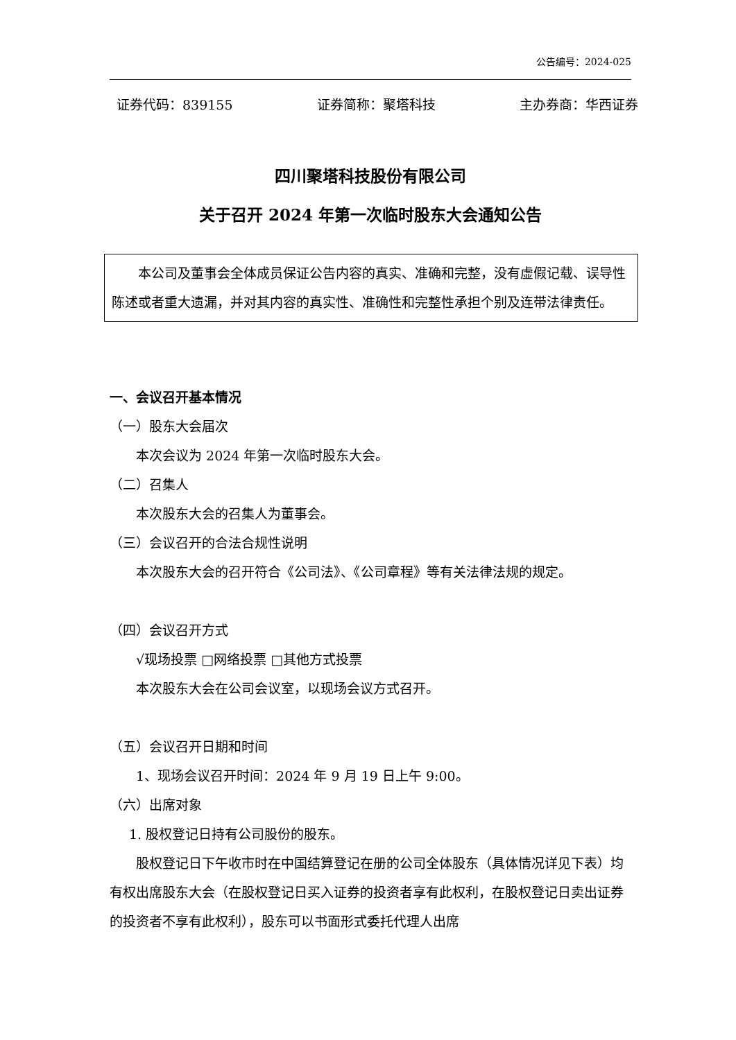公告编号：2024-025
证券代码：839155 证券简称：聚塔科技 主办券商：华西证券
四川聚塔科技股份有限公司
关于召开 2024 年第一次临时股东大会通知公告
本公司及董事会全体成员保证公告内容的真实、准确和完整，没有虚假记载、误导性陈述或者重大遗漏，并对其内容的真实性、准确性和完整性承担个别及连带法律责任。
一、会议召开基本情况
（一）股东大会届次
本次会议为 2024 年第一次临时股东大会。
（二）召集人
本次股东大会的召集人为董事会。
（三）会议召开的合法合规性说明
本次股东大会的召开符合《公司法》、《公司章程》等有关法律法规的规定。
（四）会议召开方式
√现场投票 □网络投票 □其他方式投票
本次股东大会在公司会议室，以现场会议方式召开。
（五）会议召开日期和时间
1、现场会议召开时间：2024 年 9 月 19 日上午 9:00。
（六）出席对象
1. 股权登记日持有公司股份的股东。
股权登记日下午收市时在中国结算登记在册的公司全体股东（具体情况详见下表）均有权出席股东大会（在股权登记日买入证券的投资者享有此权利，在股权登记日卖出证券的投资者不享有此权利），股东可以书面形式委托代理人出席